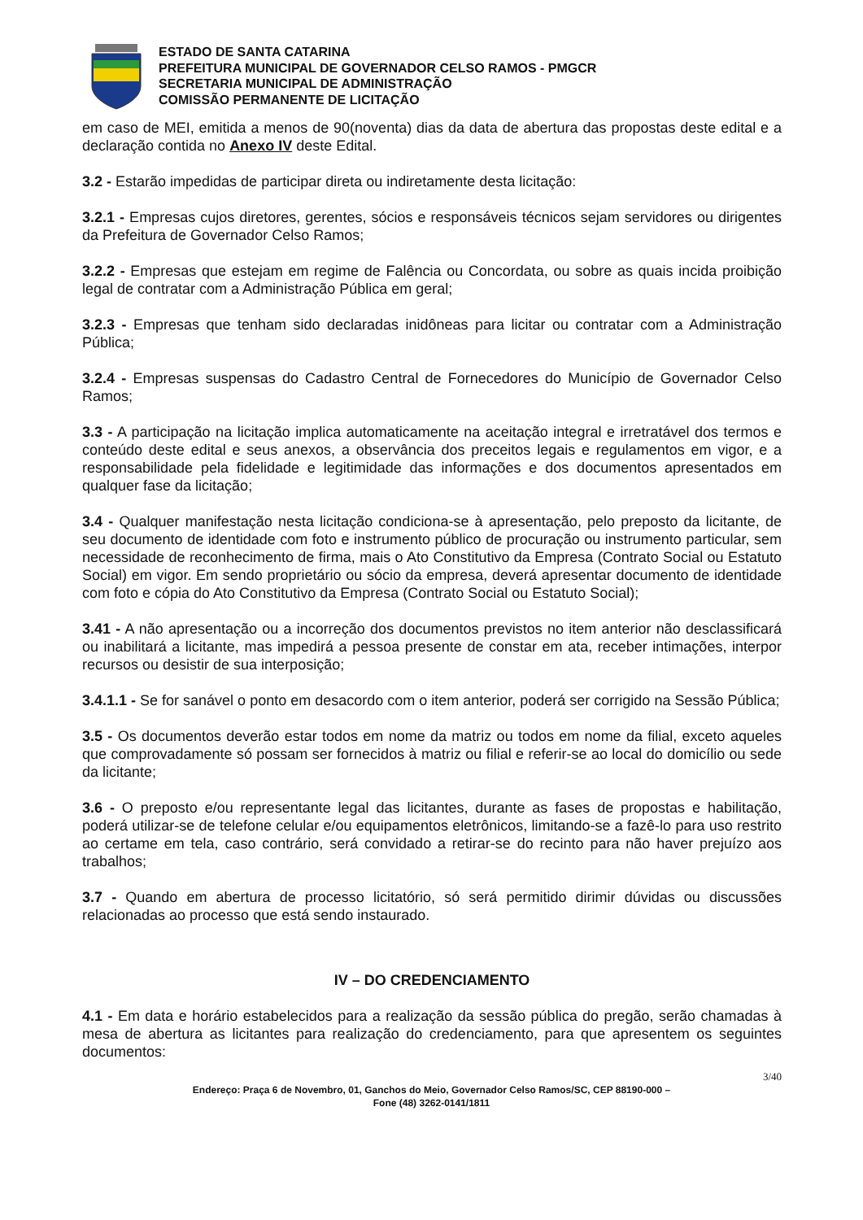ESTADO DE SANTA CATARINA
PREFEITURA MUNICIPAL DE GOVERNADOR CELSO RAMOS - PMGCR
SECRETARIA MUNICIPAL DE ADMINISTRAÇÃO
COMISSÃO PERMANENTE DE LICITAÇÃO
em caso de MEI, emitida a menos de 90(noventa) dias da data de abertura das propostas deste edital e a declaração contida no Anexo IV deste Edital.
3.2 - Estarão impedidas de participar direta ou indiretamente desta licitação:
3.2.1 - Empresas cujos diretores, gerentes, sócios e responsáveis técnicos sejam servidores ou dirigentes da Prefeitura de Governador Celso Ramos;
3.2.2 - Empresas que estejam em regime de Falência ou Concordata, ou sobre as quais incida proibição legal de contratar com a Administração Pública em geral;
3.2.3 - Empresas que tenham sido declaradas inidôneas para licitar ou contratar com a Administração Pública;
3.2.4 - Empresas suspensas do Cadastro Central de Fornecedores do Município de Governador Celso Ramos;
3.3 - A participação na licitação implica automaticamente na aceitação integral e irretratável dos termos e conteúdo deste edital e seus anexos, a observância dos preceitos legais e regulamentos em vigor, e a responsabilidade pela fidelidade e legitimidade das informações e dos documentos apresentados em qualquer fase da licitação;
3.4 - Qualquer manifestação nesta licitação condiciona-se à apresentação, pelo preposto da licitante, de seu documento de identidade com foto e instrumento público de procuração ou instrumento particular, sem necessidade de reconhecimento de firma, mais o Ato Constitutivo da Empresa (Contrato Social ou Estatuto Social) em vigor. Em sendo proprietário ou sócio da empresa, deverá apresentar documento de identidade com foto e cópia do Ato Constitutivo da Empresa (Contrato Social ou Estatuto Social);
3.41 - A não apresentação ou a incorreção dos documentos previstos no item anterior não desclassificará ou inabilitará a licitante, mas impedirá a pessoa presente de constar em ata, receber intimações, interpor recursos ou desistir de sua interposição;
3.4.1.1 - Se for sanável o ponto em desacordo com o item anterior, poderá ser corrigido na Sessão Pública;
3.5 - Os documentos deverão estar todos em nome da matriz ou todos em nome da filial, exceto aqueles que comprovadamente só possam ser fornecidos à matriz ou filial e referir-se ao local do domicílio ou sede da licitante;
3.6 - O preposto e/ou representante legal das licitantes, durante as fases de propostas e habilitação, poderá utilizar-se de telefone celular e/ou equipamentos eletrônicos, limitando-se a fazê-lo para uso restrito ao certame em tela, caso contrário, será convidado a retirar-se do recinto para não haver prejuízo aos trabalhos;
3.7 - Quando em abertura de processo licitatório, só será permitido dirimir dúvidas ou discussões relacionadas ao processo que está sendo instaurado.
IV – DO CREDENCIAMENTO
4.1 - Em data e horário estabelecidos para a realização da sessão pública do pregão, serão chamadas à mesa de abertura as licitantes para realização do credenciamento, para que apresentem os seguintes documentos:
3/40
Endereço: Praça 6 de Novembro, 01, Ganchos do Meio, Governador Celso Ramos/SC, CEP 88190-000 –
Fone (48) 3262-0141/1811